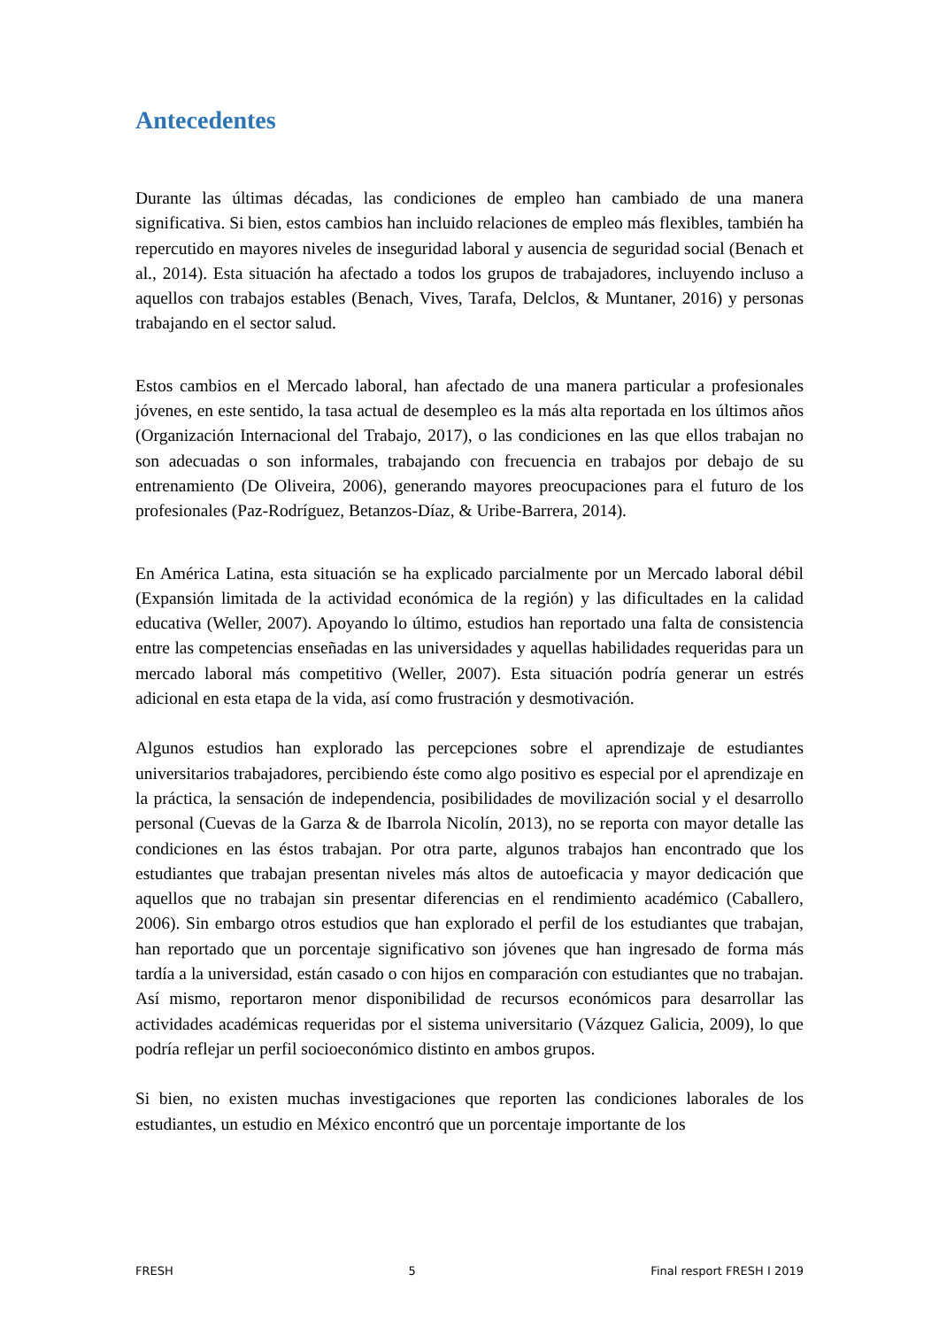Antecedentes
Durante las últimas décadas, las condiciones de empleo han cambiado de una manera significativa. Si bien, estos cambios han incluido relaciones de empleo más flexibles, también ha repercutido en mayores niveles de inseguridad laboral y ausencia de seguridad social (Benach et al., 2014). Esta situación ha afectado a todos los grupos de trabajadores, incluyendo incluso a aquellos con trabajos estables (Benach, Vives, Tarafa, Delclos, & Muntaner, 2016) y personas trabajando en el sector salud.
Estos cambios en el Mercado laboral, han afectado de una manera particular a profesionales jóvenes, en este sentido, la tasa actual de desempleo es la más alta reportada en los últimos años (Organización Internacional del Trabajo, 2017), o las condiciones en las que ellos trabajan no son adecuadas o son informales, trabajando con frecuencia en trabajos por debajo de su entrenamiento (De Oliveira, 2006), generando mayores preocupaciones para el futuro de los profesionales (Paz-Rodríguez, Betanzos-Díaz, & Uribe-Barrera, 2014).
En América Latina, esta situación se ha explicado parcialmente por un Mercado laboral débil (Expansión limitada de la actividad económica de la región) y las dificultades en la calidad educativa (Weller, 2007). Apoyando lo último, estudios han reportado una falta de consistencia entre las competencias enseñadas en las universidades y aquellas habilidades requeridas para un mercado laboral más competitivo (Weller, 2007). Esta situación podría generar un estrés adicional en esta etapa de la vida, así como frustración y desmotivación.
Algunos estudios han explorado las percepciones sobre el aprendizaje de estudiantes universitarios trabajadores, percibiendo éste como algo positivo es especial por el aprendizaje en la práctica, la sensación de independencia, posibilidades de movilización social y el desarrollo personal (Cuevas de la Garza & de Ibarrola Nicolín, 2013), no se reporta con mayor detalle las condiciones en las éstos trabajan. Por otra parte, algunos trabajos han encontrado que los estudiantes que trabajan presentan niveles más altos de autoeficacia y mayor dedicación que aquellos que no trabajan sin presentar diferencias en el rendimiento académico (Caballero, 2006). Sin embargo otros estudios que han explorado el perfil de los estudiantes que trabajan, han reportado que un porcentaje significativo son jóvenes que han ingresado de forma más tardía a la universidad, están casado o con hijos en comparación con estudiantes que no trabajan. Así mismo, reportaron menor disponibilidad de recursos económicos para desarrollar las actividades académicas requeridas por el sistema universitario (Vázquez Galicia, 2009), lo que podría reflejar un perfil socioeconómico distinto en ambos grupos.
Si bien, no existen muchas investigaciones que reporten las condiciones laborales de los estudiantes, un estudio en México encontró que un porcentaje importante de los
FRESH 5 Final resport FRESH I 2019